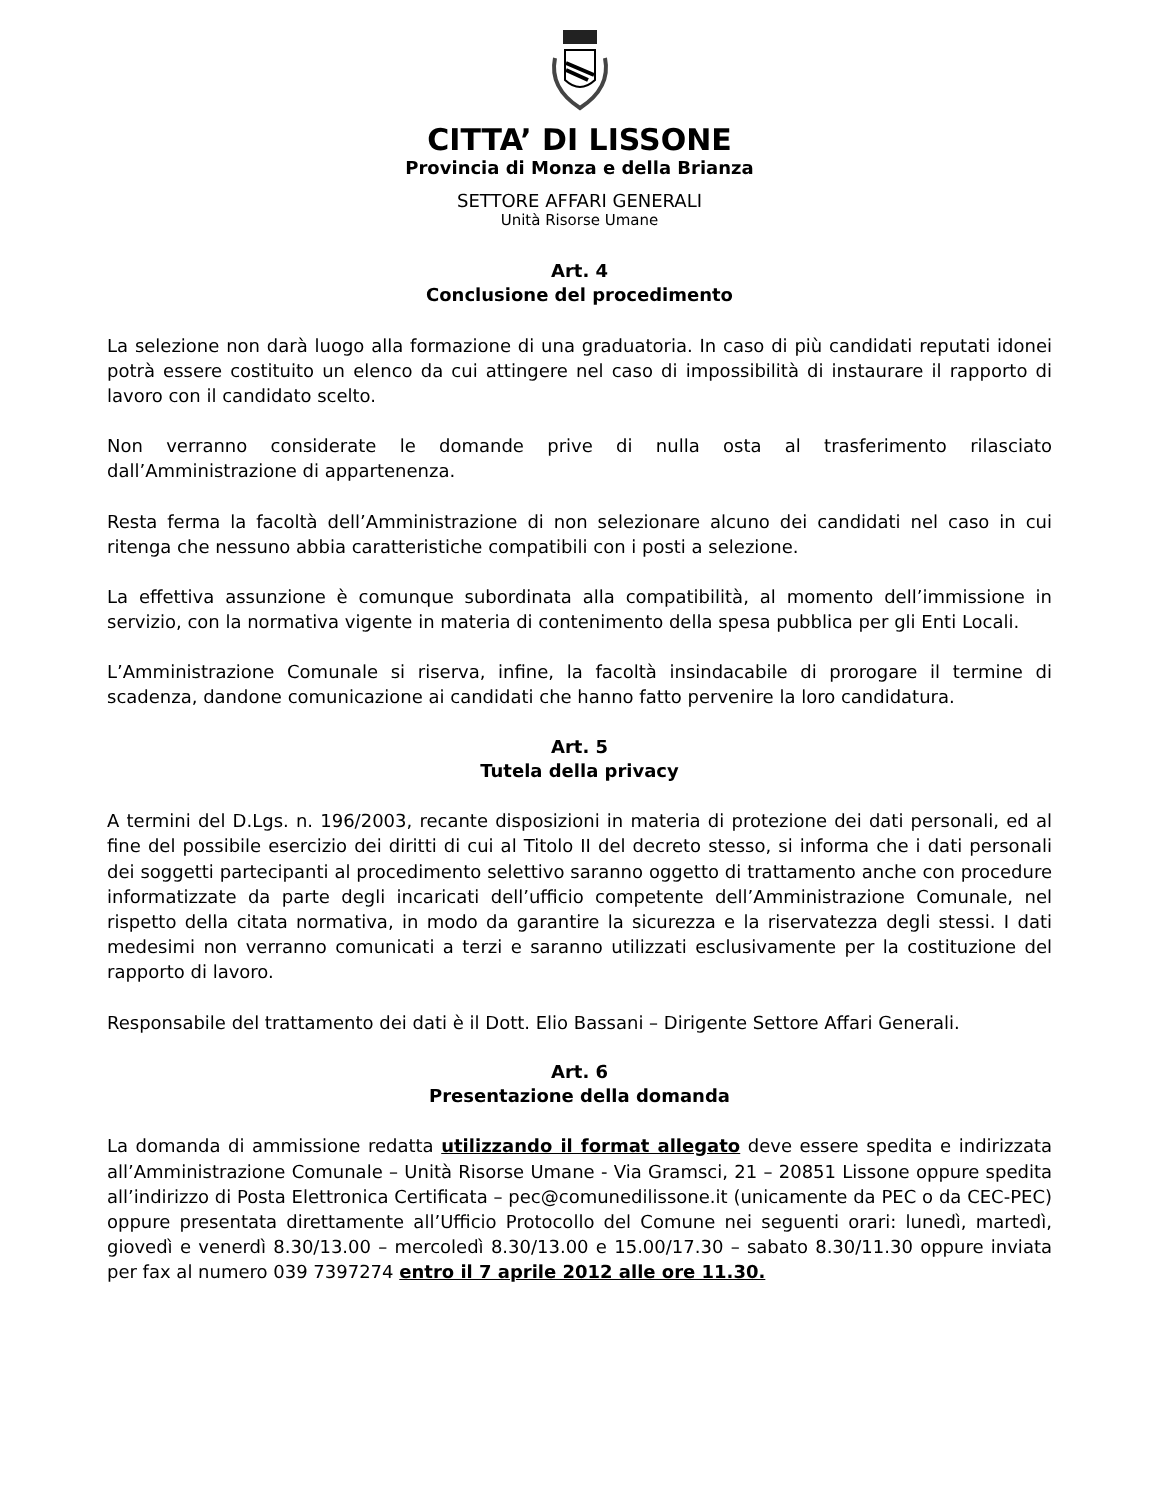CITTA’ DI LISSONE
Provincia di Monza e della Brianza
SETTORE AFFARI GENERALI
Unità Risorse Umane
Art. 4
Conclusione del procedimento
La selezione non darà luogo alla formazione di una graduatoria. In caso di più candidati reputati idonei potrà essere costituito un elenco da cui attingere nel caso di impossibilità di instaurare il rapporto di lavoro con il candidato scelto.
Non verranno considerate le domande prive di nulla osta al trasferimento rilasciato dall’Amministrazione di appartenenza.
Resta ferma la facoltà dell’Amministrazione di non selezionare alcuno dei candidati nel caso in cui ritenga che nessuno abbia caratteristiche compatibili con i posti a selezione.
La effettiva assunzione è comunque subordinata alla compatibilità, al momento dell’immissione in servizio, con la normativa vigente in materia di contenimento della spesa pubblica per gli Enti Locali.
L’Amministrazione Comunale si riserva, infine, la facoltà insindacabile di prorogare il termine di scadenza, dandone comunicazione ai candidati che hanno fatto pervenire la loro candidatura.
Art. 5
Tutela della privacy
A termini del D.Lgs. n. 196/2003, recante disposizioni in materia di protezione dei dati personali, ed al fine del possibile esercizio dei diritti di cui al Titolo II del decreto stesso, si informa che i dati personali dei soggetti partecipanti al procedimento selettivo saranno oggetto di trattamento anche con procedure informatizzate da parte degli incaricati dell’ufficio competente dell’Amministrazione Comunale, nel rispetto della citata normativa, in modo da garantire la sicurezza e la riservatezza degli stessi. I dati medesimi non verranno comunicati a terzi e saranno utilizzati esclusivamente per la costituzione del rapporto di lavoro.
Responsabile del trattamento dei dati è il Dott. Elio Bassani – Dirigente Settore Affari Generali.
Art. 6
Presentazione della domanda
La domanda di ammissione redatta utilizzando il format allegato deve essere spedita e indirizzata all’Amministrazione Comunale – Unità Risorse Umane - Via Gramsci, 21 – 20851 Lissone oppure spedita all’indirizzo di Posta Elettronica Certificata – pec@comunedilissone.it (unicamente da PEC o da CEC-PEC) oppure presentata direttamente all’Ufficio Protocollo del Comune nei seguenti orari: lunedì, martedì, giovedì e venerdì 8.30/13.00 – mercoledì 8.30/13.00 e 15.00/17.30 – sabato 8.30/11.30 oppure inviata per fax al numero 039 7397274 entro il 7 aprile 2012 alle ore 11.30.